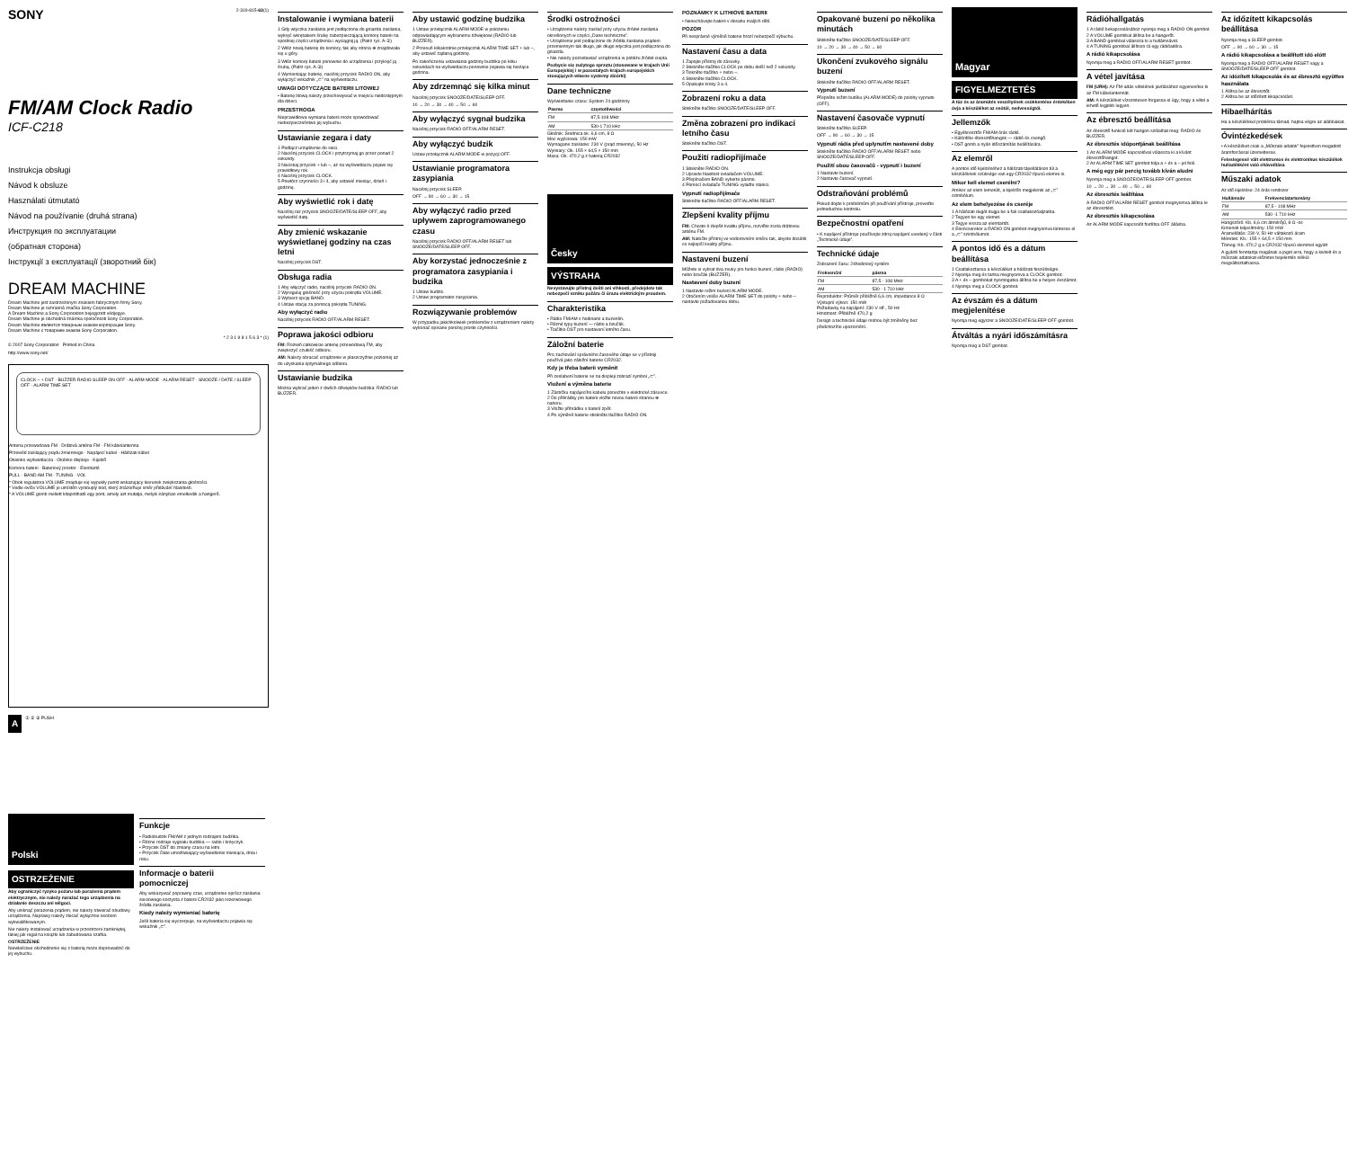SONY 2-319-815-63(1)
FM/AM Clock Radio
ICF-C218
Instrukcja obsługi
Návod k obsluze
Használati útmutató
Návod na používanie (druhá strana)
Инструкция по эксплуатации
(обратная сторона)
Інструкції з експлуатації (зворотний бік)
DREAM MACHINE
Dream Machine jest zastrzeżonym znakiem fabrycznym firmy Sony.
Dream Machine je ochranná značka Sony Corporation.
A Dream Machine a Sony Corporation bejegyzett védjegye.
Dream Machine je obchodná známka spoločnosti Sony Corporation.
Dream Machine является товарным знаком корпорации Sony.
Dream Machine є товарним знаком Sony Corporation.
* 2 3 1 9 8 1 5 6 3 * (1)
© 2007 Sony Corporation Printed in China
http://www.sony.net/
CLOCK – + DST · BUZZER RADIO SLEEP ON OFF · ALARM MODE · ALARM RESET · SNOOZE / DATE / SLEEP OFF · ALARM TIME SET
Antena przewodowa FM · Drátová anténa FM · FM kábelantenna
Przewód zasilający prądu zmiennego · Napájecí kabel · Hálózati kábel
Okienko wyświetlacza · Okénko displeje · Kijelző
Komora baterii · Bateriový prostor · Elemtartó
PULL · BAND AM FM · TUNING · VOL
* Obok regulatora VOLUME znajduje się wypukły punkt wskazujący kierunek zwiększania głośności.
* Vedle ovlče VOLUME je umístěn vystouplý bod, který znázorňuje směr přidávání hlasitosti.
* A VOLUME gomb mellett kitapintható egy pont, amely azt mutatja, melyik irányban emelkedik a hangerő.
A
① ② ③ PUSH
Polski
OSTRZEŻENIE
Aby ograniczyć ryzyko pożaru lub porażenia prądem elektrycznym, nie należy narażać tego urządzenia na działanie deszczu ani wilgoci.
Aby uniknąć porażenia prądem, nie należy otwierać obudowy urządzenia. Naprawy należy zlecać wyłącznie osobom wykwalifikowanym.
Nie należy instalować urządzenia w przestrzeni zamkniętej, takiej jak regał na książki lub zabudowana szafka.
OSTRZEŻENIE
Niewłaściwe obchodzenie się z baterią może doprowadzić do jej wybuchu.
Funkcje
• Radiobudzik FM/AM z jednym rodzajem budzika.
• Różne rodzaje sygnału budzika — radio i brzęczyk.
• Przycisk DST do zmiany czasu na letni.
• Przycisk Date umożliwiający wyświetlenie miesiąca, dnia i roku.
Informacje o baterii pomocniczej
Aby wskazywać poprawny czas, urządzenie oprócz zasilania sieciowego korzysta z baterii CR2032 jako rezerwowego źródła zasilania.
Kiedy należy wymieniać baterię
Jeśli bateria się wyczerpuje, na wyświetlaczu pojawia się wskaźnik „⊂”.
Instalowanie i wymiana baterii
1 Gdy wtyczka zasilania jest podłączona do gniazda zasilania, wykręć wkrętakiem śrubę zabezpieczającą komorę baterii na spodniej części urządzenia i wyciągnij ją. (Patrz rys. A-①)
2 Włóż nową baterię do komory, tak aby strona ⊕ znajdowała się u góry.
3 Włóż komorę baterii ponownie do urządzenia i przykręć ją śrubą. (Patrz rys. A-③)
4 Wymieniając baterię, naciśnij przycisk RADIO ON, aby wyłączyć wskaźnik „⊂” na wyświetlaczu.
UWAGI DOTYCZĄCE BATERII LITOWEJ
• Baterię litową należy przechowywać w miejscu niedostępnym dla dzieci.
PRZESTROGA
Nieprawidłowa wymiana baterii może spowodować niebezpieczeństwo jej wybuchu.
Ustawianie zegara i daty
1 Podłącz urządzenie do sieci.
2 Naciśnij przycisk CLOCK i przytrzymaj go przez ponad 2 sekundy.
3 Naciskaj przycisk + lub –, aż na wyświetlaczu pojawi się prawidłowy rok.
4 Naciśnij przycisk CLOCK.
5 Powtórz czynności 3 i 4, aby ustawić miesiąc, dzień i godzinę.
Aby wyświetlić rok i datę
Naciśnij raz przycisk SNOOZE/DATE/SLEEP OFF, aby wyświetlić datę.
Aby zmienić wskazanie wyświetlanej godziny na czas letni
Naciśnij przycisk DST.
Obsługa radia
1 Aby włączyć radio, naciśnij przycisk RADIO ON.
2 Wyreguluj głośność przy użyciu pokrętła VOLUME.
3 Wybierz opcję BAND.
4 Ustaw stację za pomocą pokrętła TUNING.
Aby wyłączyć radio
Naciśnij przycisk RADIO OFF/ALARM RESET.
Poprawa jakości odbioru
FM: Rozwiń całkowicie antenę przewodową FM, aby zwiększyć czułość odbioru.
AM: Należy obracać urządzenie w płaszczyźnie poziomej aż do uzyskania optymalnego odbioru.
Ustawianie budzika
Można wybrać jeden z dwóch dźwięków budzika: RADIO lub BUZZER.
Aby ustawić godzinę budzika
1 Ustaw przełącznik ALARM MODE w położeniu odpowiadającym wybranemu dźwiękowi (RADIO lub BUZZER).
2 Przesuń kilkakrotnie przełącznik ALARM TIME SET + lub –, aby ustawić żądaną godzinę.
Po zakończeniu ustawiania godziny budzika po kilku sekundach na wyświetlaczu ponownie pojawia się bieżąca godzina.
Aby zdrzemnąć się kilka minut
Naciśnij przycisk SNOOZE/DATE/SLEEP OFF.
10 → 20 → 30 → 40 → 50 → 60
Aby wyłączyć sygnał budzika
Naciśnij przycisk RADIO OFF/ALARM RESET.
Aby wyłączyć budzik
Ustaw przełącznik ALARM MODE w pozycji OFF.
Ustawianie programatora zasypiania
Naciśnij przycisk SLEEP.
OFF → 90 → 60 → 30 → 15
Aby wyłączyć radio przed upływem zaprogramowanego czasu
Naciśnij przycisk RADIO OFF/ALARM RESET lub SNOOZE/DATE/SLEEP OFF.
Aby korzystać jednocześnie z programatora zasypiania i budzika
1 Ustaw budzik.
2 Ustaw programator zasypiania.
Rozwiązywanie problemów
W przypadku jakichkolwiek problemów z urządzeniem należy wykonać opisane poniżej proste czynności.
Środki ostrożności
• Urządzenie należy zasilać przy użyciu źródeł zasilania określonych w części „Dane techniczne”.
• Urządzenie jest podłączone do źródła zasilania prądem przemiennym tak długo, jak długo wtyczka jest podłączona do gniazda.
• Nie należy pozostawiać urządzenia w pobliżu źródeł ciepła.
Pozbycie się zużytego sprzętu (stosowane w krajach Unii Europejskiej i w pozostałych krajach europejskich stosujących własne systemy zbiórki)
Dane techniczne
Wyświetlanie czasu: System 24-godzinny
| Pasmo | częstotliwości |
| --- | --- |
| FM | 87,5-108 MHz |
| AM | 530-1 710 kHz |
Głośnik: Średnica ok. 6,6 cm, 8 Ω
Moc wyjściowa: 150 mW
Wymagane zasilanie: 230 V (prąd zmienny), 50 Hz
Wymiary: Ok. 155 × 64,5 × 150 mm
Masa: Ok. 470,2 g z baterią CR2032
Česky
VÝSTRAHA
Nevystavujte přístroj dešti ani vlhkosti, předejdete tak nebezpečí vzniku požáru či úrazu elektrickým proudem.
Charakteristika
• Rádio FM/AM s hodinami a buzením.
• Různé typy buzení — rádio a bzučák.
• Tlačítko DST pro nastavení letního času.
Záložní baterie
Pro zachování správného časového údaje se v přístroji používá jako záložní baterie CR2032.
Kdy je třeba baterii vyměnit
Při zeslabení baterie se na displeji zobrazí symbol „⊂”.
Vložení a výměna baterie
1 Zástrčku napájecího kabelu ponechte v elektrické zásuvce.
2 Do přihrádky pro baterii vložte novou baterii stranou ⊕ nahoru.
3 Vložte přihrádku s baterií zpět.
4 Po výměně baterie stiskněte tlačítko RADIO ON.
POZNÁMKY K LITHIOVÉ BATERII
• Nenechávejte baterii v dosahu malých dětí.
POZOR
Při nesprávné výměně baterie hrozí nebezpečí výbuchu.
Nastavení času a data
1 Zapojte přístroj do zásuvky.
2 Stiskněte tlačítko CLOCK po dobu delší než 2 sekundy.
3 Tiskněte tlačítko + nebo –.
4 Stiskněte tlačítko CLOCK.
5 Opakujte kroky 3 a 4.
Zobrazení roku a data
Stiskněte tlačítko SNOOZE/DATE/SLEEP OFF.
Změna zobrazení pro indikaci letního času
Stiskněte tlačítko DST.
Použití radiopřijímače
1 Stiskněte RADIO ON.
2 Upravte hlasitost ovladačem VOLUME.
3 Přepínačem BAND vyberte pásmo.
4 Pomocí ovladače TUNING vylaďte stanici.
Vypnutí radiopřijímače
Stiskněte tlačítko RADIO OFF/ALARM RESET.
Zlepšení kvality příjmu
FM: Chcete-li zlepšit kvalitu příjmu, rozviňte zcela drátovou anténu FM.
AM: Natočte přístroj ve vodorovném směru tak, abyste dosáhli co nejlepší kvality příjmu.
Nastavení buzení
Můžete si vybrat dva zvuky pro funkci buzení, rádio (RADIO) nebo bzučák (BUZZER).
Nastavení doby buzení
1 Nastavte režim buzení ALARM MODE.
2 Otočením voliče ALARM TIME SET do polohy + nebo – nastavte požadovanou dobu.
Opakované buzení po několika minutách
Stiskněte tlačítko SNOOZE/DATE/SLEEP OFF.
10 → 20 → 30 → 40 → 50 → 60
Ukončení zvukového signálu buzení
Stiskněte tlačítko RADIO OFF/ALARM RESET.
Vypnutí buzení
Přepněte režim budíku (ALARM MODE) do polohy vypnuto (OFF).
Nastavení časovače vypnutí
Stiskněte tlačítko SLEEP.
OFF → 90 → 60 → 30 → 15
Vypnutí rádia před uplynutím nastavené doby
Stiskněte tlačítko RADIO OFF/ALARM RESET nebo SNOOZE/DATE/SLEEP OFF.
Použití obou časovačů - vypnutí i buzení
1 Nastavte buzení.
2 Nastavte časovač vypnutí.
Odstraňování problémů
Pokud dojde k problémům při používání přístroje, proveďte jednoduchou kontrolu.
Bezpečnostní opatření
• K napájení přístroje používejte zdroj napájení uvedený v části „Technické údaje”.
Technické údaje
Zobrazení času: 24hodinový systém
| Frekvenční | pásma |
| --- | --- |
| FM | 87,5 - 108 MHz |
| AM | 530 - 1 710 kHz |
Reproduktor: Průměr přibližně 6,6 cm, impedance 8 Ω
Výstupní výkon: 150 mW
Požadavky na napájení: 230 V stř., 50 Hz
Hmotnost: Přibližně 470,2 g
Design a technické údaje mohou být změněny bez předchozího upozornění.
Magyar
FIGYELMEZTETÉS
A tűz és az áramütés veszélyének csökkentése érdekében óvja a készüléket az esőtől, nedvességtől.
Jellemzők
• Egyébresztős FM/AM órás rádió.
• Különféle ébresztőhangok — rádió és csengő.
• DST gomb a nyári időszámítás beállítására.
Az elemről
A pontos idő kijelzéséhez a hálózati tápellátáson túl a készüléknek szüksége van egy CR2032 típusú elemre is.
Mikor kell elemet cserélni?
Amikor az elem lemerült, a kijelzőn megjelenik az „⊂” szimbólum.
Az elem behelyezése és cseréje
1 A hálózati dugót dugja be a fali csatlakozóaljzatba.
2 Tegyen be egy elemet.
3 Tegye vissza az elemtartót.
4 Elemcserekor a RADIO ON gombot megnyomva tüntesse el a „⊂” szimbólumot.
A pontos idő és a dátum beállítása
1 Csatlakoztassa a készüléket a hálózati feszültségre.
2 Nyomja meg és tartsa megnyomva a CLOCK gombot.
3 A + és – gombokat nyomogatva állítsa be a helyes évszámot.
4 Nyomja meg a CLOCK gombot.
Az évszám és a dátum megjelenítése
Nyomja meg egyszer a SNOOZE/DATE/SLEEP OFF gombot.
Átváltás a nyári időszámításra
Nyomja meg a DST gombot.
Rádióhallgatás
1 A rádió bekapcsolásához nyomja meg a RADIO ON gombot.
2 A VOLUME gombbal állítsa be a hangerőt.
3 A BAND gombbal válassza ki a hullámsávot.
4 A TUNING gombbal állítson rá egy rádióadóra.
A rádió kikapcsolása
Nyomja meg a RADIO OFF/ALARM RESET gombot.
A vétel javítása
FM (URH): Az FM-adás vételének javításához egyenesítse ki az FM kábelantennát.
AM: A készüléket vízszintesen forgassa el úgy, hogy a vétel a lehető legjobb legyen.
Az ébresztő beállítása
Az ébresztő funkció két hangon szólalhat meg: RADIO és BUZZER.
Az ébresztés időpontjának beállítása
1 Az ALARM MODE kapcsolóval válassza ki a kívánt ébresztőhangot.
2 Az ALARM TIME SET gombot tolja a + és a – jel felé.
A még egy pár percig tovább kíván aludni
Nyomja meg a SNOOZE/DATE/SLEEP OFF gombot.
10 → 20 → 30 → 40 → 50 → 60
Az ébresztés leállítása
A RADIO OFF/ALARM RESET gombot megnyomva állítsa le az ébresztést.
Az ébresztés kikapcsolása
Az ALARM MODE kapcsolót fordítsa OFF állásba.
Az időzített kikapcsolás beállítása
Nyomja meg a SLEEP gombot.
OFF → 90 → 60 → 30 → 15
A rádió kikapcsolása a beállított idő előtt
Nyomja meg a RADIO OFF/ALARM RESET vagy a SNOOZE/DATE/SLEEP OFF gombot.
Az időzített kikapcsolás és az ébresztő együttes használata
1 Állítsa be az ébresztőt.
2 Állítsa be az időzített kikapcsolást.
Hibaelhárítás
Ha a készülékkel probléma támad, hajtsa végre az alábbiakat.
Óvintézkedések
• A készüléket csak a „Műszaki adatok” fejezetben megadott áramforrással üzemeltesse.
Feleslegessé vált elektromos és elektronikus készülékek hulladékként való eltávolítása
Műszaki adatok
Az idő kijelzése: 24 órás rendszer
| Hullámsáv | Frekvenciatartomány |
| --- | --- |
| FM | 87,5 - 108 MHz |
| AM | 530 -1 710 kHz |
Hangszóró: Kb. 6,6 cm átmérőjű, 8 Ω -os
Kimeneti teljesítmény: 150 mW
Áramellátás: 230 V, 50 Hz váltakozó áram
Méretek: Kb.: 155 × 64,5 × 150 mm
Tömeg: Kb. 470,2 g a CR2032 típusú elemmel együtt
A gyártó fenntartja magának a jogot arra, hogy a kivitelt és a műszaki adatokat előzetes bejelentés nélkül megváltoztathassa.